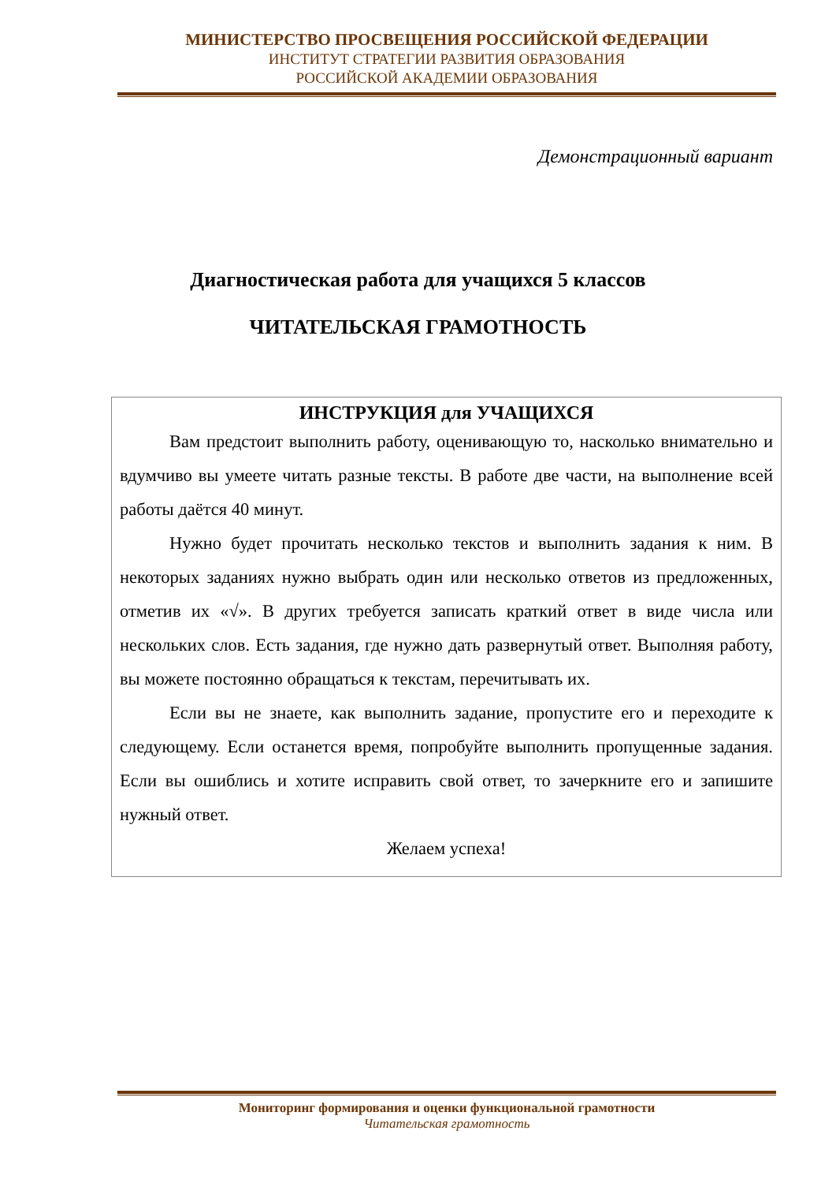МИНИСТЕРСТВО ПРОСВЕЩЕНИЯ РОССИЙСКОЙ ФЕДЕРАЦИИ
ИНСТИТУТ СТРАТЕГИИ РАЗВИТИЯ ОБРАЗОВАНИЯ
РОССИЙСКОЙ АКАДЕМИИ ОБРАЗОВАНИЯ
Демонстрационный вариант
Диагностическая работа для учащихся 5 классов
ЧИТАТЕЛЬСКАЯ ГРАМОТНОСТЬ
ИНСТРУКЦИЯ для УЧАЩИХСЯ
Вам предстоит выполнить работу, оценивающую то, насколько внимательно и вдумчиво вы умеете читать разные тексты. В работе две части, на выполнение всей работы даётся 40 минут.
Нужно будет прочитать несколько текстов и выполнить задания к ним. В некоторых заданиях нужно выбрать один или несколько ответов из предложенных, отметив их «√». В других требуется записать краткий ответ в виде числа или нескольких слов. Есть задания, где нужно дать развернутый ответ. Выполняя работу, вы можете постоянно обращаться к текстам, перечитывать их.
Если вы не знаете, как выполнить задание, пропустите его и переходите к следующему. Если останется время, попробуйте выполнить пропущенные задания. Если вы ошиблись и хотите исправить свой ответ, то зачеркните его и запишите нужный ответ.
Желаем успеха!
Мониторинг формирования и оценки функциональной грамотности
Читательская грамотность